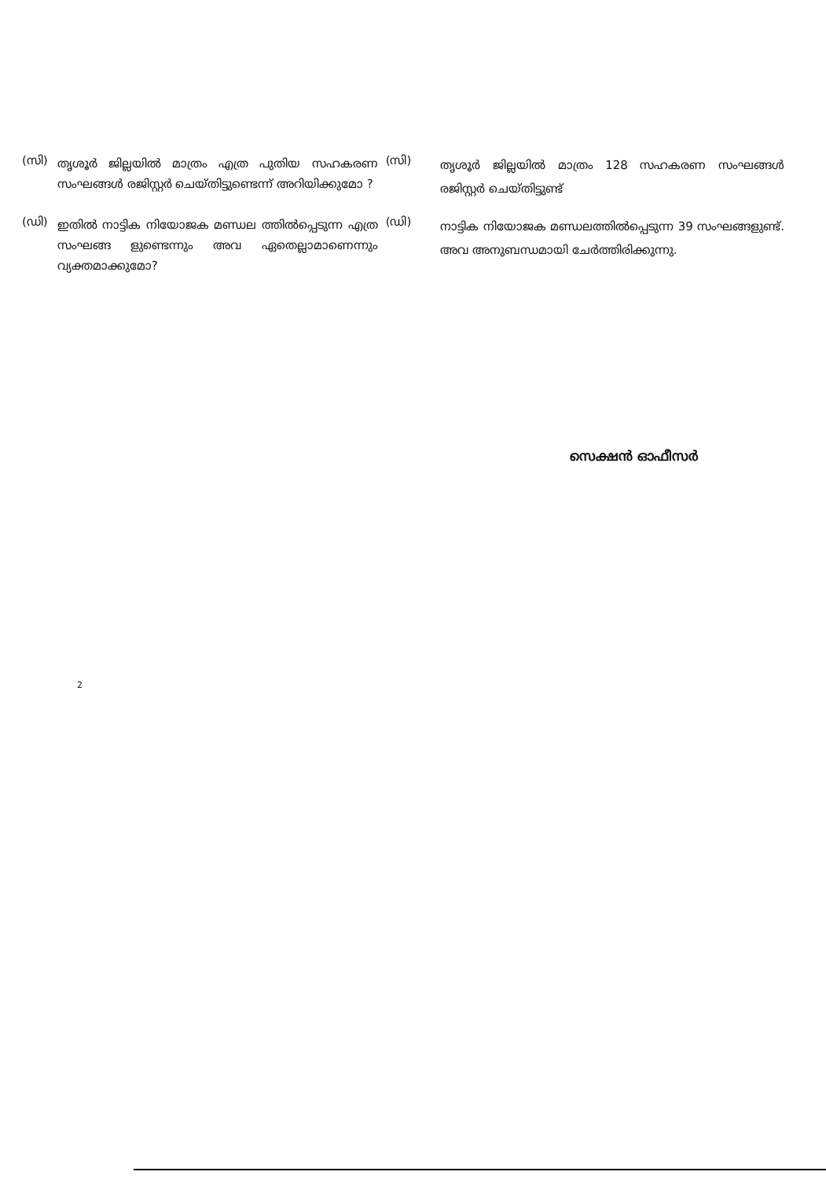(സി)
തൃശൂർ ജില്ലയിൽ മാത്രം എത്ര പുതിയ സഹകരണ സംഘങ്ങൾ രജിസ്റ്റർ ചെയ്തിട്ടുണ്ടെന്ന് അറിയിക്കുമോ ?
(സി)
തൃശൂർ ജില്ലയിൽ മാത്രം 128 സഹകരണ സംഘങ്ങൾ രജിസ്റ്റർ ചെയ്തിട്ടുണ്ട്
(ഡി)
ഇതിൽ നാട്ടിക നിയോജക മണ്ഡല ത്തിൽപ്പെടുന്ന എത്ര സംഘങ്ങ ളുണ്ടെന്നും അവ ഏതെല്ലാമാണെന്നും വ്യക്തമാക്കുമോ?
(ഡി)
നാട്ടിക നിയോജക മണ്ഡലത്തിൽപ്പെടുന്ന 39 സംഘങ്ങളുണ്ട്. അവ അനുബന്ധമായി ചേർത്തിരിക്കുന്നു.
സെക്ഷൻ ഓഫീസർ
2